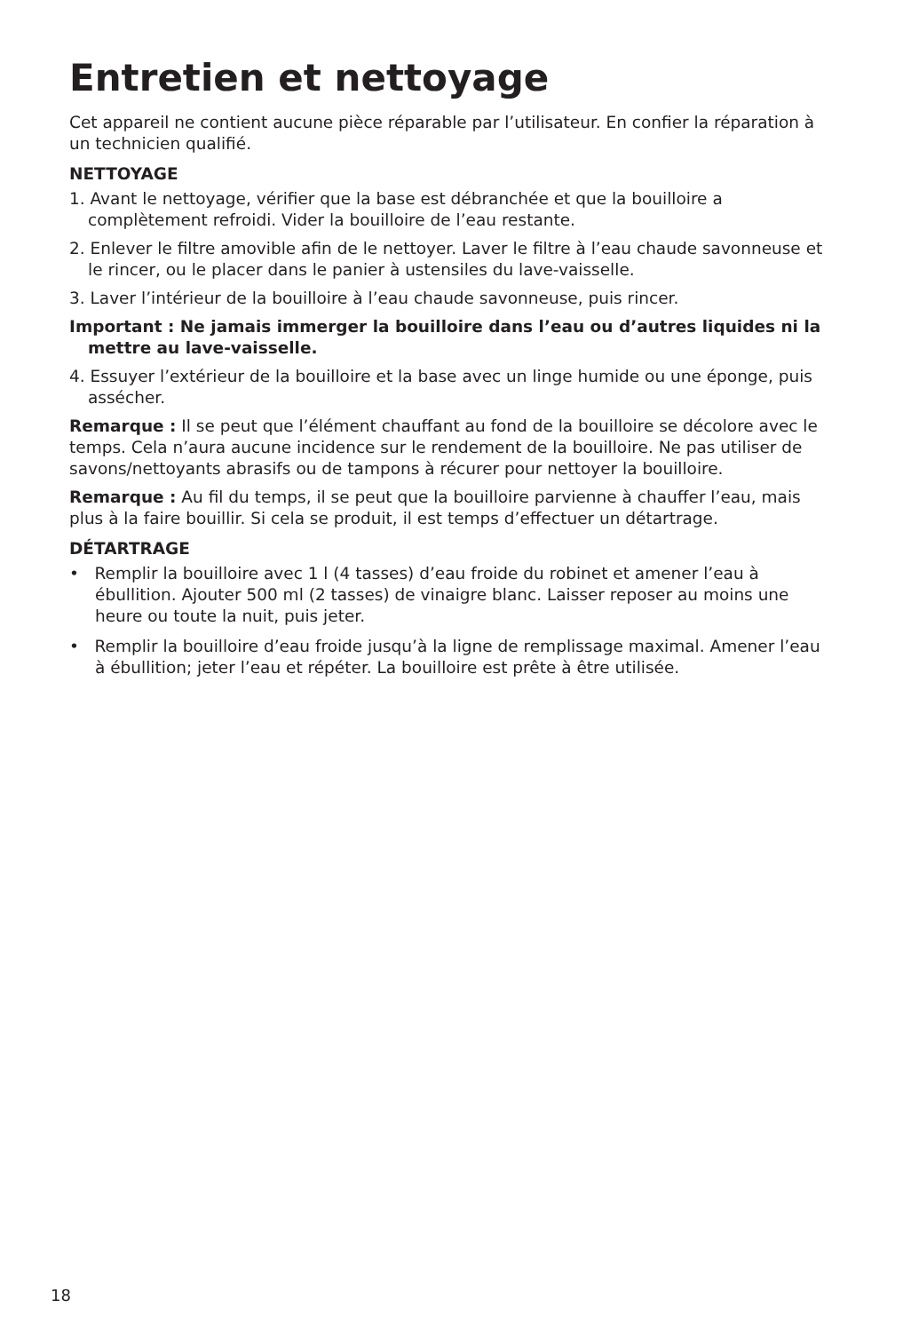Entretien et nettoyage
Cet appareil ne contient aucune pièce réparable par l’utilisateur. En confier la réparation à un technicien qualifié.
NETTOYAGE
1. Avant le nettoyage, vérifier que la base est débranchée et que la bouilloire a complètement refroidi. Vider la bouilloire de l’eau restante.
2. Enlever le filtre amovible afin de le nettoyer. Laver le filtre à l’eau chaude savonneuse et le rincer, ou le placer dans le panier à ustensiles du lave-vaisselle.
3. Laver l’intérieur de la bouilloire à l’eau chaude savonneuse, puis rincer.
Important : Ne jamais immerger la bouilloire dans l’eau ou d’autres liquides ni la mettre au lave-vaisselle.
4. Essuyer l’extérieur de la bouilloire et la base avec un linge humide ou une éponge, puis assécher.
Remarque : Il se peut que l’élément chauffant au fond de la bouilloire se décolore avec le temps. Cela n’aura aucune incidence sur le rendement de la bouilloire. Ne pas utiliser de savons/nettoyants abrasifs ou de tampons à récurer pour nettoyer la bouilloire.
Remarque : Au fil du temps, il se peut que la bouilloire parvienne à chauffer l’eau, mais plus à la faire bouillir. Si cela se produit, il est temps d’effectuer un détartrage.
DÉTARTRAGE
• Remplir la bouilloire avec 1 l (4 tasses) d’eau froide du robinet et amener l’eau à ébullition. Ajouter 500 ml (2 tasses) de vinaigre blanc. Laisser reposer au moins une heure ou toute la nuit, puis jeter.
• Remplir la bouilloire d’eau froide jusqu’à la ligne de remplissage maximal. Amener l’eau à ébullition; jeter l’eau et répéter. La bouilloire est prête à être utilisée.
18